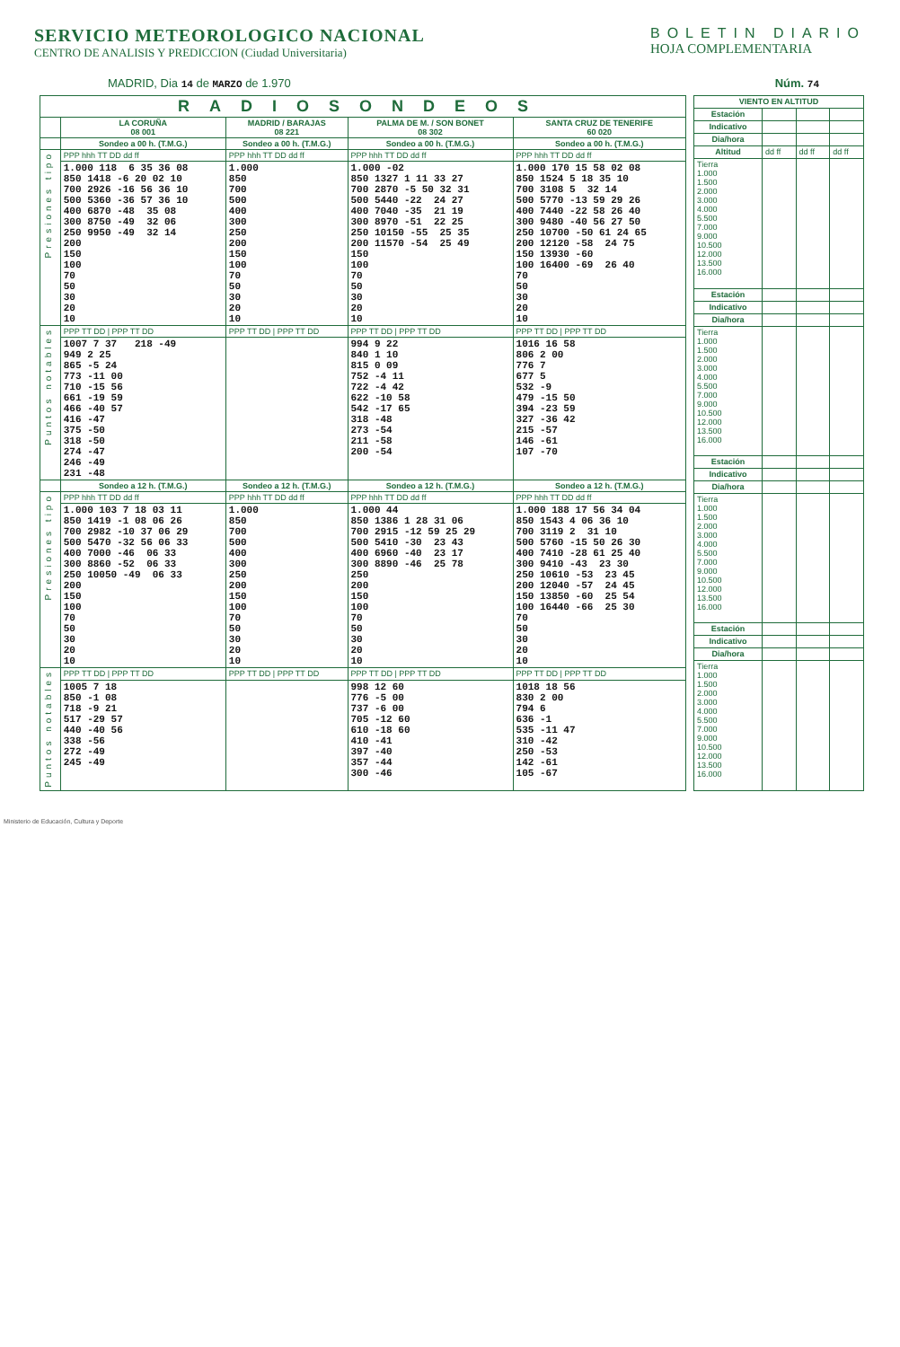SERVICIO METEOROLOGICO NACIONAL
CENTRO DE ANALISIS Y PREDICCION (Ciudad Universitaria)
BOLETIN DIARIO
HOJA COMPLEMENTARIA
MADRID, Dia 14 de MARZO de 1.970 Núm. 74
| RADIOSONDEOS | | | | |
| --- | --- | --- | --- | --- |
| | LA CORUÑA 08 001 | MADRID / BARAJAS 08 221 | PALMA DE M. / SON BONET 08 302 | SANTA CRUZ DE TENERIFE 60 020 |
| | Sondeo a 00 h. (T.M.G.) | Sondeo a 00 h. (T.M.G.) | Sondeo a 00 h. (T.M.G.) | Sondeo a 00 h. (T.M.G.) |
| Presiones tipo | PPP hhh TT DD dd ff | PPP hhh TT DD dd ff | PPP hhh TT DD dd ff | PPP hhh TT DD dd ff |
| | 1.000 118 6 35 36 08 850 1418 -6 20 02 10 700 2926 -16 56 36 10 500 5360 -36 57 36 10 400 6870 -48 35 08 300 8750 -49 32 06 250 9950 -49 32 14 200 150 100 70 50 30 20 10 | 1.000 850 700 500 400 300 250 200 150 100 70 50 30 20 10 | 1.000 -02 850 1327 1 11 33 27 700 2870 -5 50 32 31 500 5440 -22 24 27 400 7040 -35 21 19 300 8970 -51 22 25 250 10150 -55 25 35 200 11570 -54 25 49 150 100 70 50 30 20 10 | 1.000 170 15 58 02 08 850 1524 5 18 35 10 700 3108 5 32 14 500 5770 -13 59 29 26 400 7440 -22 58 26 40 300 9480 -40 56 27 50 250 10700 -50 61 24 65 200 12120 -58 24 75 150 13930 -60 100 16400 -69 26 40 70 50 30 20 10 |
| Puntos notables | PPP TT DD / PPP TT DD | PPP TT DD / PPP TT DD | PPP TT DD / PPP TT DD | PPP TT DD / PPP TT DD |
| | 1007 7 37 218 -49 949 2 25 865 -5 24 773 -11 00 710 -15 56 661 -19 59 466 -40 57 416 -47 375 -50 318 -50 274 -47 246 -49 231 -48 | | 994 9 22 840 1 10 815 0 09 752 -4 11 722 -4 42 622 -10 58 542 -17 65 318 -48 273 -54 211 -58 200 -54 | 1016 16 58 806 2 00 776 7 677 5 532 -9 479 -15 50 394 -23 59 327 -36 42 215 -57 146 -61 107 -70 |
| | Sondeo a 12 h. (T.M.G.) | Sondeo a 12 h. (T.M.G.) | Sondeo a 12 h. (T.M.G.) | Sondeo a 12 h. (T.M.G.) |
| Presiones tipo | PPP hhh TT DD dd ff | PPP hhh TT DD dd ff | PPP hhh TT DD dd ff | PPP hhh TT DD dd ff |
| | 1.000 103 7 18 03 11 850 1419 -1 08 06 26 700 2982 -10 37 06 29 500 5470 -32 56 06 33 400 7000 -46 06 33 300 8860 -52 06 33 250 10050 -49 06 33 200 150 100 70 50 30 20 10 | 1.000 850 700 500 400 300 250 200 150 100 70 50 30 20 10 | 1.000 44 850 1386 1 28 31 06 700 2915 -12 59 25 29 500 5410 -30 23 43 400 6960 -40 23 17 300 8890 -46 25 78 250 200 150 100 70 50 30 20 10 | 1.000 188 17 56 34 04 850 1543 4 06 36 10 700 3119 2 31 10 500 5760 -15 50 26 30 400 7410 -28 61 25 40 300 9410 -43 23 30 250 10610 -53 23 45 200 12040 -57 24 45 150 13850 -60 25 54 100 16440 -66 25 30 70 50 30 20 10 |
| Puntos notables | PPP TT DD / PPP TT DD | PPP TT DD / PPP TT DD | PPP TT DD / PPP TT DD | PPP TT DD / PPP TT DD |
| | 1005 7 18 850 -1 08 718 -9 21 517 -29 57 440 -40 56 338 -56 272 -49 245 -49 | | 998 12 60 776 -5 00 737 -6 00 705 -12 60 610 -18 60 410 -41 397 -40 357 -44 300 -46 | 1018 18 56 830 2 00 794 6 636 -1 535 -11 47 310 -42 250 -53 142 -61 105 -67 |
| VIENTO EN ALTITUD | | | |
| --- | --- | --- | --- |
| Estación | | | |
| Indicativo | | | |
| Dia/hora | | | |
| Altitud | dd ff | dd ff | dd ff |
| Tierra 1.000 1.500 2.000 3.000 4.000 5.500 7.000 9.000 10.500 12.000 13.500 16.000 | | | |
| Estación | | | |
| Indicativo | | | |
| Dia/hora | | | |
| Tierra 1.000 1.500 2.000 3.000 4.000 5.500 7.000 9.000 10.500 12.000 13.500 16.000 | | | |
| Estación | | | |
| Indicativo | | | |
| Dia/hora | | | |
| Tierra 1.000 1.500 2.000 3.000 4.000 5.500 7.000 9.000 10.500 12.000 13.500 16.000 | | | |
| Estación | | | |
| Indicativo | | | |
| Dia/hora | | | |
| Tierra 1.000 1.500 2.000 3.000 4.000 5.500 7.000 9.000 10.500 12.000 13.500 16.000 | | | |
Ministerio de Educación, Cultura y Deporte